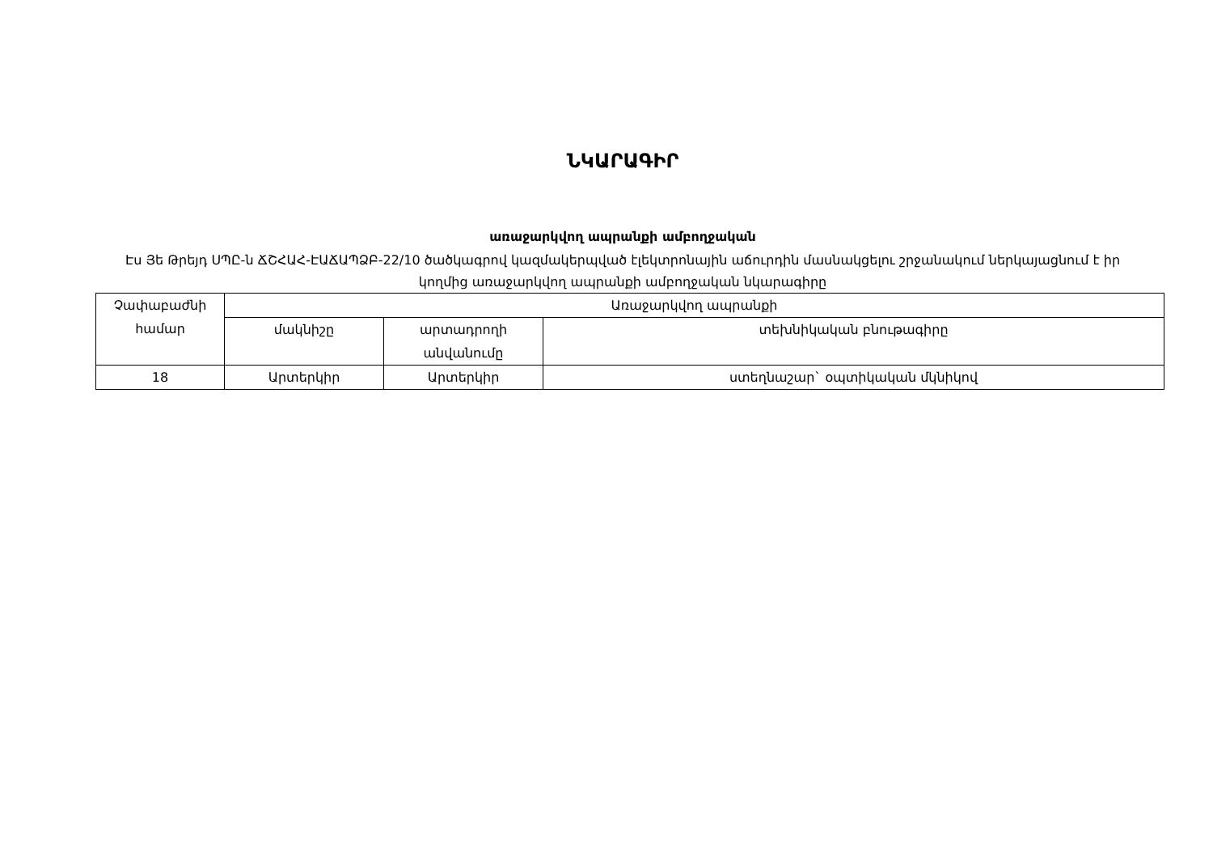ՆԿԱՐԱԳԻՐ
առաջարկվող ապրանքի ամբողջական
Էս Յե Թրեյդ ՍՊԸ-ն ՃՇՀԱՀ-ԷԱՃԱՊՁԲ-22/10 ծածկագրով կազմակերպված էլեկտրոնային աճուրդին մասնակցելու շրջանակում ներկայացնում է իր կողմից առաջարկվող ապրանքի ամբողջական նկարագիրը
| Չափաբաժնի համար | Առաջարկվող ապրանքի | | |
| --- | --- | --- | --- |
| | մակնիշը | արտադրողի անվանումը | տեխնիկական բնութագիրը |
| 18 | Արտերկիր | Արտերկիր | ստեղնաշար` օպտիկական մկնիկով |